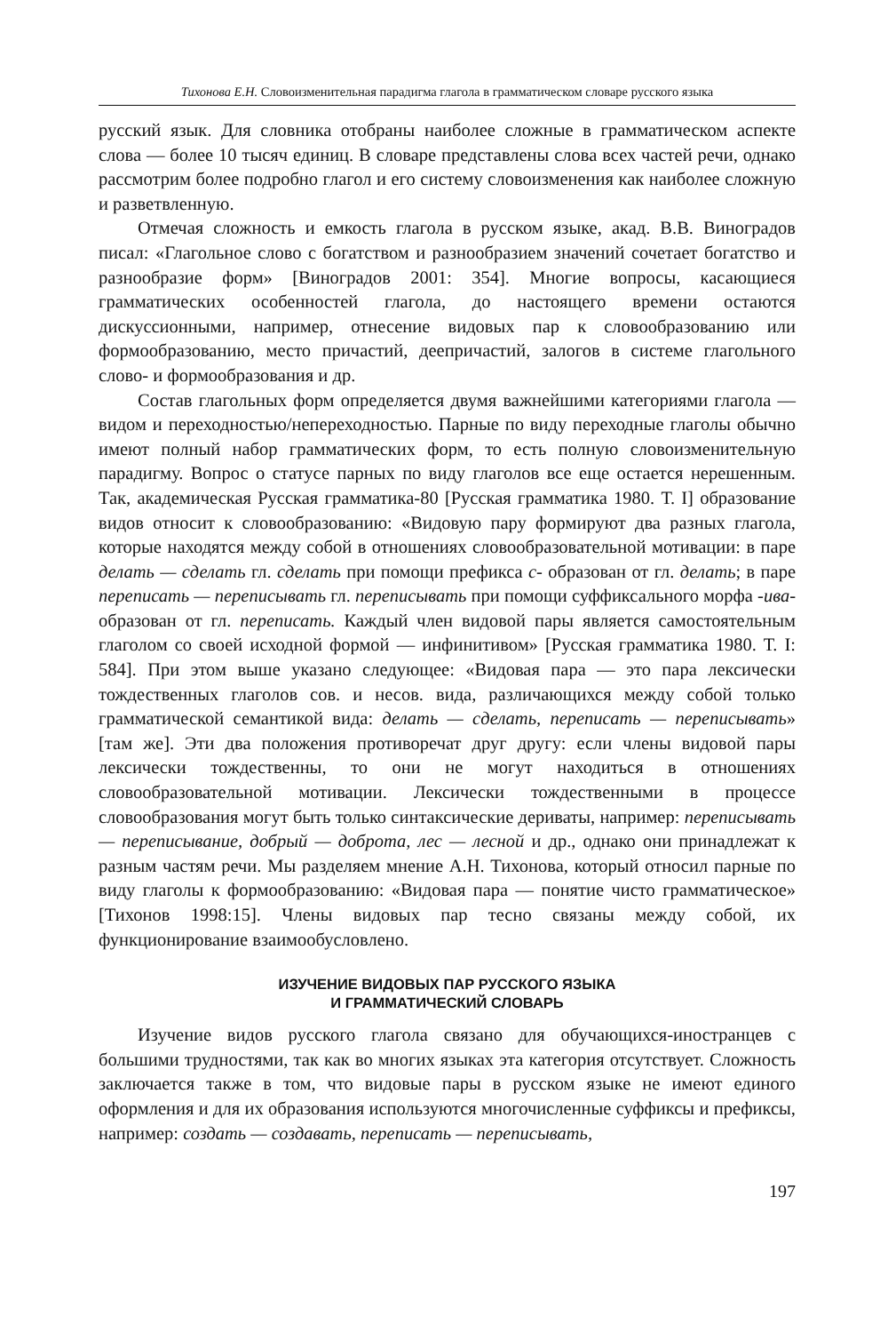Тихонова Е.Н. Словоизменительная парадигма глагола в грамматическом словаре русского языка
русский язык. Для словника отобраны наиболее сложные в грамматическом аспекте слова — более 10 тысяч единиц. В словаре представлены слова всех частей речи, однако рассмотрим более подробно глагол и его систему словоизменения как наиболее сложную и разветвленную.
Отмечая сложность и емкость глагола в русском языке, акад. В.В. Виноградов писал: «Глагольное слово с богатством и разнообразием значений сочетает богатство и разнообразие форм» [Виноградов 2001: 354]. Многие вопросы, касающиеся грамматических особенностей глагола, до настоящего времени остаются дискуссионными, например, отнесение видовых пар к словообразованию или формообразованию, место причастий, деепричастий, залогов в системе глагольного слово- и формообразования и др.
Состав глагольных форм определяется двумя важнейшими категориями глагола — видом и переходностью/непереходностью. Парные по виду переходные глаголы обычно имеют полный набор грамматических форм, то есть полную словоизменительную парадигму. Вопрос о статусе парных по виду глаголов все еще остается нерешенным. Так, академическая Русская грамматика-80 [Русская грамматика 1980. Т. I] образование видов относит к словообразованию: «Видовую пару формируют два разных глагола, которые находятся между собой в отношениях словообразовательной мотивации: в паре делать — сделать гл. сделать при помощи префикса с- образован от гл. делать; в паре переписать — переписывать гл. переписывать при помощи суффиксального морфа -ива- образован от гл. переписать. Каждый член видовой пары является самостоятельным глаголом со своей исходной формой — инфинитивом» [Русская грамматика 1980. Т. I: 584]. При этом выше указано следующее: «Видовая пара — это пара лексически тождественных глаголов сов. и несов. вида, различающихся между собой только грамматической семантикой вида: делать — сделать, переписать — переписывать» [там же]. Эти два положения противоречат друг другу: если члены видовой пары лексически тождественны, то они не могут находиться в отношениях словообразовательной мотивации. Лексически тождественными в процессе словообразования могут быть только синтаксические дериваты, например: переписывать — переписывание, добрый — доброта, лес — лесной и др., однако они принадлежат к разным частям речи. Мы разделяем мнение А.Н. Тихонова, который относил парные по виду глаголы к формообразованию: «Видовая пара — понятие чисто грамматическое» [Тихонов 1998:15]. Члены видовых пар тесно связаны между собой, их функционирование взаимообусловлено.
ИЗУЧЕНИЕ ВИДОВЫХ ПАР РУССКОГО ЯЗЫКА
И ГРАММАТИЧЕСКИЙ СЛОВАРЬ
Изучение видов русского глагола связано для обучающихся-иностранцев с большими трудностями, так как во многих языках эта категория отсутствует. Сложность заключается также в том, что видовые пары в русском языке не имеют единого оформления и для их образования используются многочисленные суффиксы и префиксы, например: создать — создавать, переписать — переписывать,
197